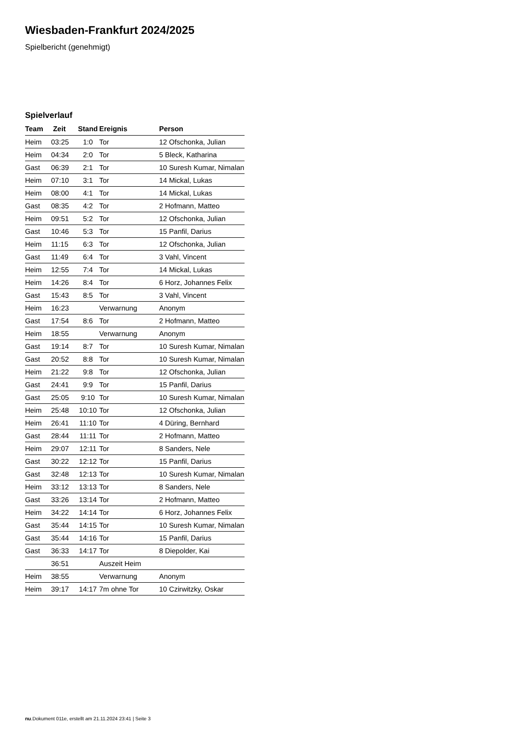Wiesbaden-Frankfurt 2024/2025
Spielbericht (genehmigt)
Spielverlauf
| Team | Zeit | Stand | Ereignis | Person |
| --- | --- | --- | --- | --- |
| Heim | 03:25 | 1:0 | Tor | 12 Ofschonka, Julian |
| Heim | 04:34 | 2:0 | Tor | 5 Bleck, Katharina |
| Gast | 06:39 | 2:1 | Tor | 10 Suresh Kumar, Nimalan |
| Heim | 07:10 | 3:1 | Tor | 14 Mickal, Lukas |
| Heim | 08:00 | 4:1 | Tor | 14 Mickal, Lukas |
| Gast | 08:35 | 4:2 | Tor | 2 Hofmann, Matteo |
| Heim | 09:51 | 5:2 | Tor | 12 Ofschonka, Julian |
| Gast | 10:46 | 5:3 | Tor | 15 Panfil, Darius |
| Heim | 11:15 | 6:3 | Tor | 12 Ofschonka, Julian |
| Gast | 11:49 | 6:4 | Tor | 3 Vahl, Vincent |
| Heim | 12:55 | 7:4 | Tor | 14 Mickal, Lukas |
| Heim | 14:26 | 8:4 | Tor | 6 Horz, Johannes Felix |
| Gast | 15:43 | 8:5 | Tor | 3 Vahl, Vincent |
| Heim | 16:23 | | Verwarnung | Anonym |
| Gast | 17:54 | 8:6 | Tor | 2 Hofmann, Matteo |
| Heim | 18:55 | | Verwarnung | Anonym |
| Gast | 19:14 | 8:7 | Tor | 10 Suresh Kumar, Nimalan |
| Gast | 20:52 | 8:8 | Tor | 10 Suresh Kumar, Nimalan |
| Heim | 21:22 | 9:8 | Tor | 12 Ofschonka, Julian |
| Gast | 24:41 | 9:9 | Tor | 15 Panfil, Darius |
| Gast | 25:05 | 9:10 | Tor | 10 Suresh Kumar, Nimalan |
| Heim | 25:48 | 10:10 | Tor | 12 Ofschonka, Julian |
| Heim | 26:41 | 11:10 | Tor | 4 Düring, Bernhard |
| Gast | 28:44 | 11:11 | Tor | 2 Hofmann, Matteo |
| Heim | 29:07 | 12:11 | Tor | 8 Sanders, Nele |
| Gast | 30:22 | 12:12 | Tor | 15 Panfil, Darius |
| Gast | 32:48 | 12:13 | Tor | 10 Suresh Kumar, Nimalan |
| Heim | 33:12 | 13:13 | Tor | 8 Sanders, Nele |
| Gast | 33:26 | 13:14 | Tor | 2 Hofmann, Matteo |
| Heim | 34:22 | 14:14 | Tor | 6 Horz, Johannes Felix |
| Gast | 35:44 | 14:15 | Tor | 10 Suresh Kumar, Nimalan |
| Gast | 35:44 | 14:16 | Tor | 15 Panfil, Darius |
| Gast | 36:33 | 14:17 | Tor | 8 Diepolder, Kai |
| | 36:51 | | Auszeit Heim | |
| Heim | 38:55 | | Verwarnung | Anonym |
| Heim | 39:17 | 14:17 | 7m ohne Tor | 10 Czirwitzky, Oskar |
nu.Dokument 011e, erstellt am 21.11.2024 23:41 | Seite 3